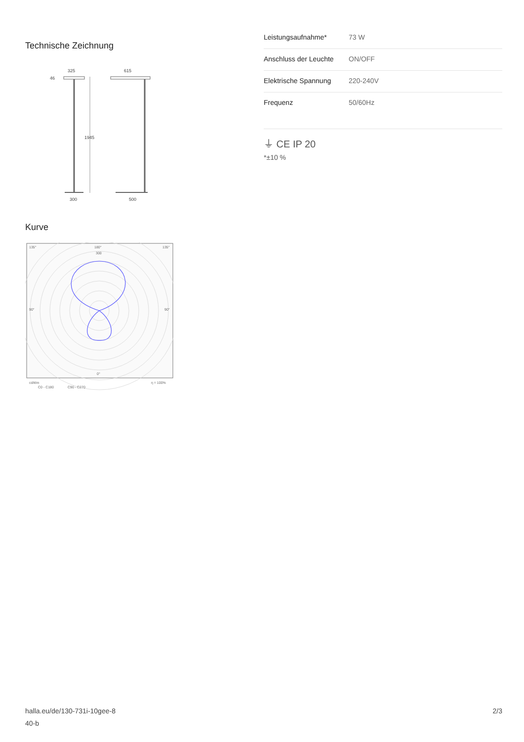Technische Zeichnung
325
615
46
1945
300
500
Kurve
135°
180°
135°
90°
90°
0°
300
cd/klm
η = 100%
C0 - C180
C90 - C270
| Leistungsaufnahme* | 73 W |
| Anschluss der Leuchte | ON/OFF |
| Elektrische Spannung | 220-240V |
| Frequenz | 50/60Hz |
⏚ CE IP 20
*±10 %
halla.eu/de/130-731i-10gee-8
40-b
2/3